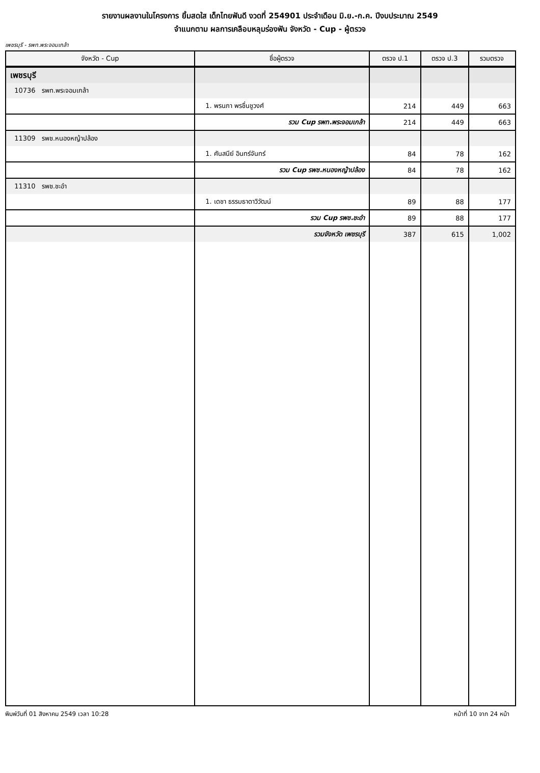รายงานผลงานในโครงการ ยิ้มสดใส เด็กไทยฟันดี งวดที่ 254901 ประจำเดือน มิ.ย.-ก.ค. ปีงบประมาณ 2549
จำแนกตาม ผลการเคลือบหลุมร่องฟัน จังหวัด - Cup - ผู้ตรวจ
เพชรบุรี - รพท.พระจอมเกล้า
| จังหวัด - Cup | ชื่อผู้ตรวจ | ตรวจ ป.1 | ตรวจ ป.3 | รวมตรวจ |
| --- | --- | --- | --- | --- |
| เพชรบุรี | | | | |
| 10736 รพท.พระจอมเกล้า | | | | |
| | 1. พรนภา พรชื่นชูวงศ์ | 214 | 449 | 663 |
| | รวม Cup รพท.พระจอมเกล้า | 214 | 449 | 663 |
| 11309 รพช.หนองหญ้าปล้อง | | | | |
| | 1. ศันสนีย์ อินทร์จันทร์ | 84 | 78 | 162 |
| | รวม Cup รพช.หนองหญ้าปล้อง | 84 | 78 | 162 |
| 11310 รพช.ชะอำ | | | | |
| | 1. เดชา ธรรมธาดาวิวัฒน์ | 89 | 88 | 177 |
| | รวม Cup รพช.ชะอำ | 89 | 88 | 177 |
| | รวมจังหวัด เพชรบุรี | 387 | 615 | 1,002 |
พิมพ์วันที่ 01 สิงหาคม 2549 เวลา 10:28 หน้าที่ 10 จาก 24 หน้า